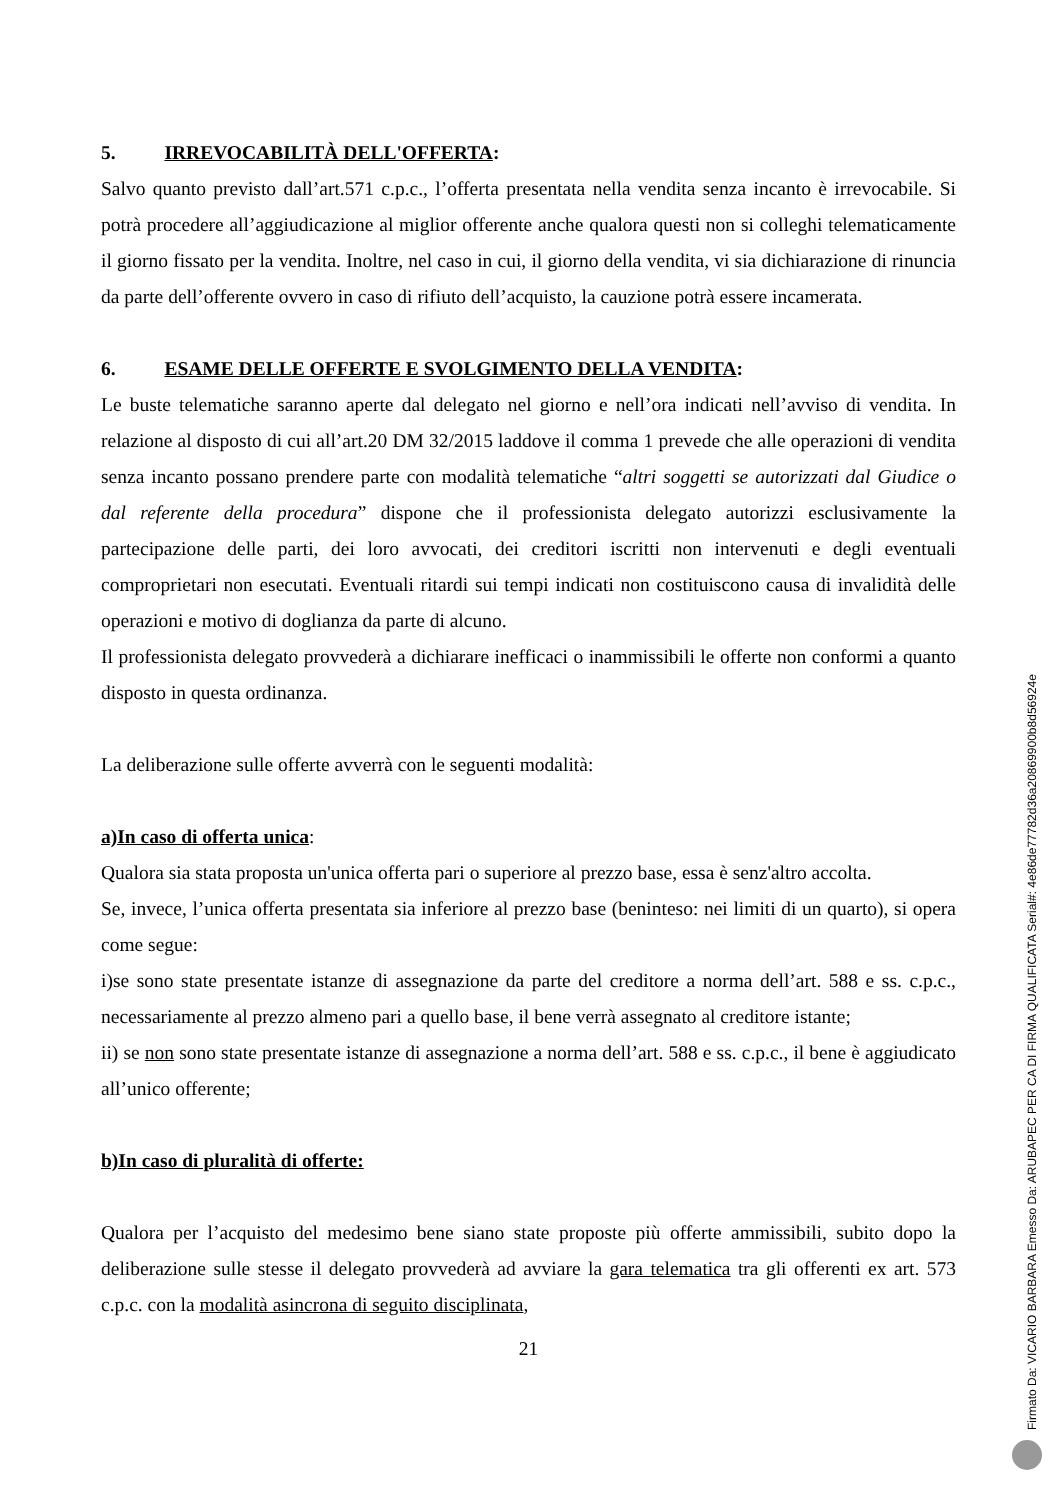5. IRREVOCABILITÀ DELL'OFFERTA:
Salvo quanto previsto dall’art.571 c.p.c., l’offerta presentata nella vendita senza incanto è irrevocabile. Si potrà procedere all’aggiudicazione al miglior offerente anche qualora questi non si colleghi telematicamente il giorno fissato per la vendita. Inoltre, nel caso in cui, il giorno della vendita, vi sia dichiarazione di rinuncia da parte dell’offerente ovvero in caso di rifiuto dell’acquisto, la cauzione potrà essere incamerata.
6. ESAME DELLE OFFERTE E SVOLGIMENTO DELLA VENDITA:
Le buste telematiche saranno aperte dal delegato nel giorno e nell’ora indicati nell’avviso di vendita. In relazione al disposto di cui all’art.20 DM 32/2015 laddove il comma 1 prevede che alle operazioni di vendita senza incanto possano prendere parte con modalità telematiche “altri soggetti se autorizzati dal Giudice o dal referente della procedura” dispone che il professionista delegato autorizzi esclusivamente la partecipazione delle parti, dei loro avvocati, dei creditori iscritti non intervenuti e degli eventuali comproprietari non esecutati. Eventuali ritardi sui tempi indicati non costituiscono causa di invalidità delle operazioni e motivo di doglianza da parte di alcuno.
Il professionista delegato provvederà a dichiarare inefficaci o inammissibili le offerte non conformi a quanto disposto in questa ordinanza.
La deliberazione sulle offerte avverrà con le seguenti modalità:
a)In caso di offerta unica:
Qualora sia stata proposta un'unica offerta pari o superiore al prezzo base, essa è senz'altro accolta.
Se, invece, l’unica offerta presentata sia inferiore al prezzo base (beninteso: nei limiti di un quarto), si opera come segue:
i)se sono state presentate istanze di assegnazione da parte del creditore a norma dell’art. 588 e ss. c.p.c., necessariamente al prezzo almeno pari a quello base, il bene verrà assegnato al creditore istante;
ii) se non sono state presentate istanze di assegnazione a norma dell’art. 588 e ss. c.p.c., il bene è aggiudicato all’unico offerente;
b)In caso di pluralità di offerte:
Qualora per l’acquisto del medesimo bene siano state proposte più offerte ammissibili, subito dopo la deliberazione sulle stesse il delegato provvederà ad avviare la gara telematica tra gli offerenti ex art. 573 c.p.c. con la modalità asincrona di seguito disciplinata,
21
Firmato Da: VICARIO BARBARA Emesso Da: ARUBAPEC PER CA DI FIRMA QUALIFICATA Serial#: 4e86de77782d36a20869900b8d56924e